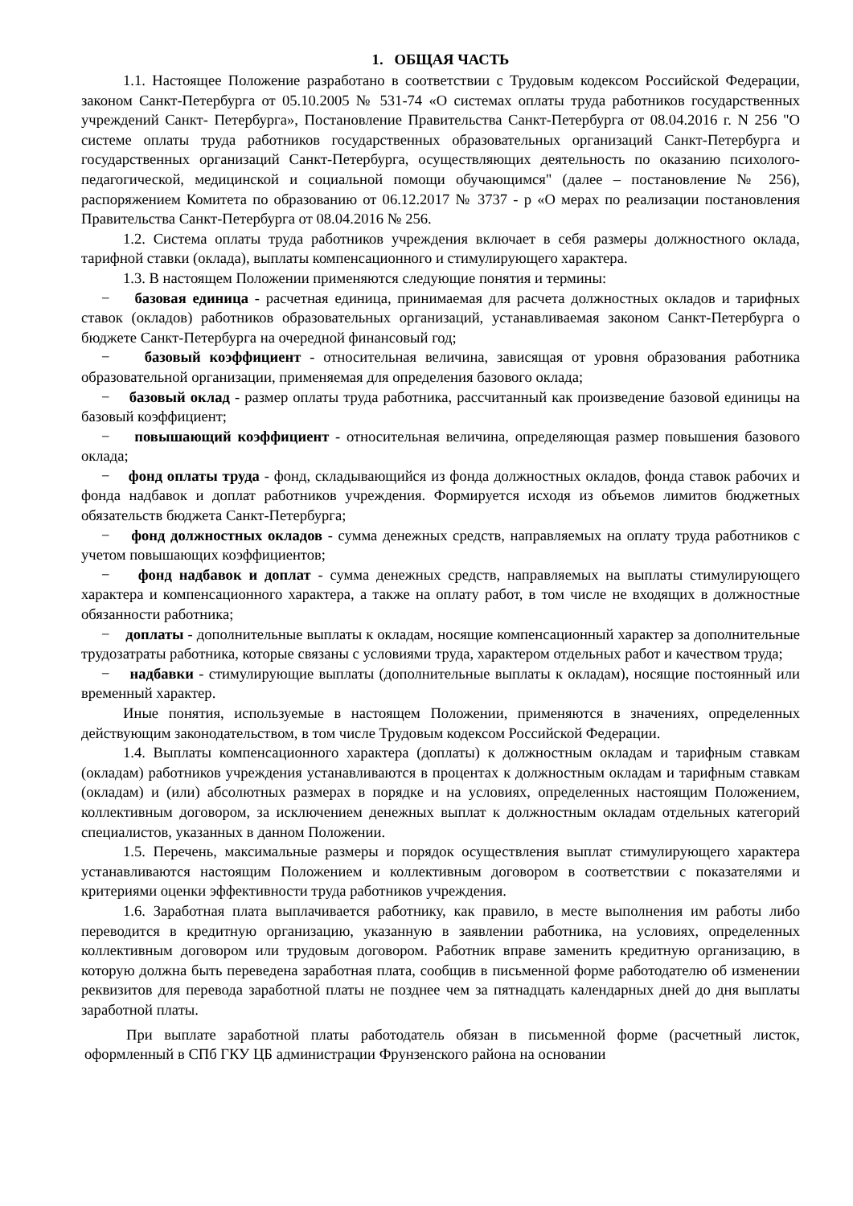1. ОБЩАЯ ЧАСТЬ
1.1. Настоящее Положение разработано в соответствии с Трудовым кодексом Российской Федерации, законом Санкт-Петербурга от 05.10.2005 № 531-74 «О системах оплаты труда работников государственных учреждений Санкт- Петербурга», Постановление Правительства Санкт-Петербурга от 08.04.2016 г. N 256 "О системе оплаты труда работников государственных образовательных организаций Санкт-Петербурга и государственных организаций Санкт-Петербурга, осуществляющих деятельность по оказанию психолого-педагогической, медицинской и социальной помощи обучающимся" (далее – постановление № 256), распоряжением Комитета по образованию от 06.12.2017 № 3737 - р «О мерах по реализации постановления Правительства Санкт-Петербурга от 08.04.2016 № 256.
1.2. Система оплаты труда работников учреждения включает в себя размеры должностного оклада, тарифной ставки (оклада), выплаты компенсационного и стимулирующего характера.
1.3. В настоящем Положении применяются следующие понятия и термины:
− базовая единица - расчетная единица, принимаемая для расчета должностных окладов и тарифных ставок (окладов) работников образовательных организаций, устанавливаемая законом Санкт-Петербурга о бюджете Санкт-Петербурга на очередной финансовый год;
− базовый коэффициент - относительная величина, зависящая от уровня образования работника образовательной организации, применяемая для определения базового оклада;
− базовый оклад - размер оплаты труда работника, рассчитанный как произведение базовой единицы на базовый коэффициент;
− повышающий коэффициент - относительная величина, определяющая размер повышения базового оклада;
− фонд оплаты труда - фонд, складывающийся из фонда должностных окладов, фонда ставок рабочих и фонда надбавок и доплат работников учреждения. Формируется исходя из объемов лимитов бюджетных обязательств бюджета Санкт-Петербурга;
− фонд должностных окладов - сумма денежных средств, направляемых на оплату труда работников с учетом повышающих коэффициентов;
− фонд надбавок и доплат - сумма денежных средств, направляемых на выплаты стимулирующего характера и компенсационного характера, а также на оплату работ, в том числе не входящих в должностные обязанности работника;
− доплаты - дополнительные выплаты к окладам, носящие компенсационный характер за дополнительные трудозатраты работника, которые связаны с условиями труда, характером отдельных работ и качеством труда;
− надбавки - стимулирующие выплаты (дополнительные выплаты к окладам), носящие постоянный или временный характер.
Иные понятия, используемые в настоящем Положении, применяются в значениях, определенных действующим законодательством, в том числе Трудовым кодексом Российской Федерации.
1.4. Выплаты компенсационного характера (доплаты) к должностным окладам и тарифным ставкам (окладам) работников учреждения устанавливаются в процентах к должностным окладам и тарифным ставкам (окладам) и (или) абсолютных размерах в порядке и на условиях, определенных настоящим Положением, коллективным договором, за исключением денежных выплат к должностным окладам отдельных категорий специалистов, указанных в данном Положении.
1.5. Перечень, максимальные размеры и порядок осуществления выплат стимулирующего характера устанавливаются настоящим Положением и коллективным договором в соответствии с показателями и критериями оценки эффективности труда работников учреждения.
1.6. Заработная плата выплачивается работнику, как правило, в месте выполнения им работы либо переводится в кредитную организацию, указанную в заявлении работника, на условиях, определенных коллективным договором или трудовым договором. Работник вправе заменить кредитную организацию, в которую должна быть переведена заработная плата, сообщив в письменной форме работодателю об изменении реквизитов для перевода заработной платы не позднее чем за пятнадцать календарных дней до дня выплаты заработной платы.
При выплате заработной платы работодатель обязан в письменной форме (расчетный листок, оформленный в СПб ГКУ ЦБ администрации Фрунзенского района на основании